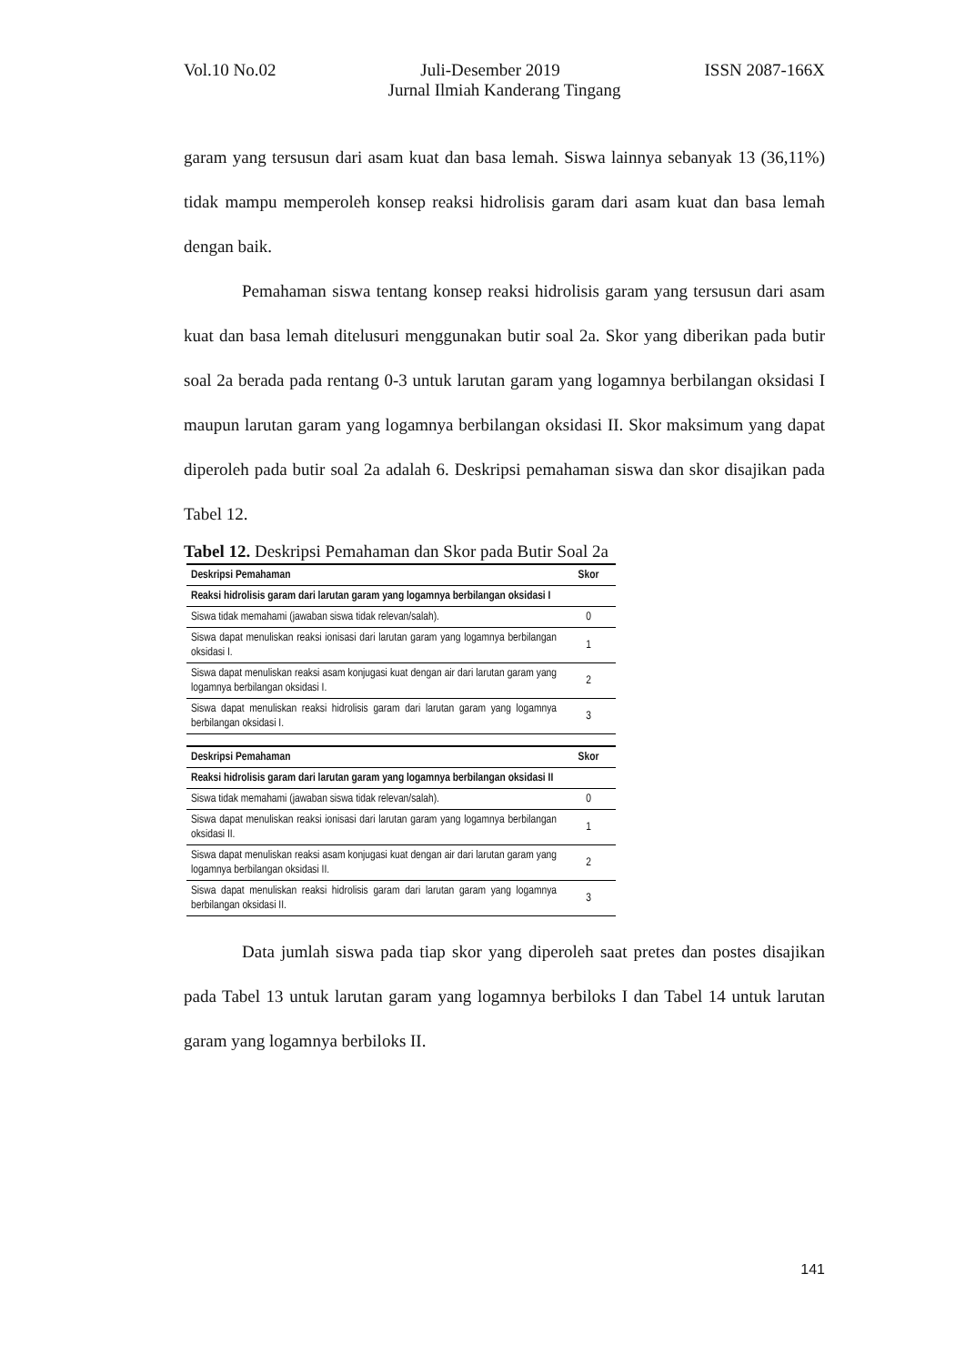Vol.10 No.02 Juli-Desember 2019 ISSN 2087-166X
Jurnal Ilmiah Kanderang Tingang
garam yang tersusun dari asam kuat dan basa lemah. Siswa lainnya sebanyak 13 (36,11%) tidak mampu memperoleh konsep reaksi hidrolisis garam dari asam kuat dan basa lemah dengan baik.
Pemahaman siswa tentang konsep reaksi hidrolisis garam yang tersusun dari asam kuat dan basa lemah ditelusuri menggunakan butir soal 2a. Skor yang diberikan pada butir soal 2a berada pada rentang 0-3 untuk larutan garam yang logamnya berbilangan oksidasi I maupun larutan garam yang logamnya berbilangan oksidasi II. Skor maksimum yang dapat diperoleh pada butir soal 2a adalah 6. Deskripsi pemahaman siswa dan skor disajikan pada Tabel 12.
Tabel 12. Deskripsi Pemahaman dan Skor pada Butir Soal 2a
| Deskripsi Pemahaman | Skor |
| --- | --- |
| Reaksi hidrolisis garam dari larutan garam yang logamnya berbilangan oksidasi I | |
| Siswa tidak memahami (jawaban siswa tidak relevan/salah). | 0 |
| Siswa dapat menuliskan reaksi ionisasi dari larutan garam yang logamnya berbilangan oksidasi I. | 1 |
| Siswa dapat menuliskan reaksi asam konjugasi kuat dengan air dari larutan garam yang logamnya berbilangan oksidasi I. | 2 |
| Siswa dapat menuliskan reaksi hidrolisis garam dari larutan garam yang logamnya berbilangan oksidasi I. | 3 |
| Deskripsi Pemahaman | Skor |
| --- | --- |
| Reaksi hidrolisis garam dari larutan garam yang logamnya berbilangan oksidasi II | |
| Siswa tidak memahami (jawaban siswa tidak relevan/salah). | 0 |
| Siswa dapat menuliskan reaksi ionisasi dari larutan garam yang logamnya berbilangan oksidasi II. | 1 |
| Siswa dapat menuliskan reaksi asam konjugasi kuat dengan air dari larutan garam yang logamnya berbilangan oksidasi II. | 2 |
| Siswa dapat menuliskan reaksi hidrolisis garam dari larutan garam yang logamnya berbilangan oksidasi II. | 3 |
Data jumlah siswa pada tiap skor yang diperoleh saat pretes dan postes disajikan pada Tabel 13 untuk larutan garam yang logamnya berbiloks I dan Tabel 14 untuk larutan garam yang logamnya berbiloks II.
141